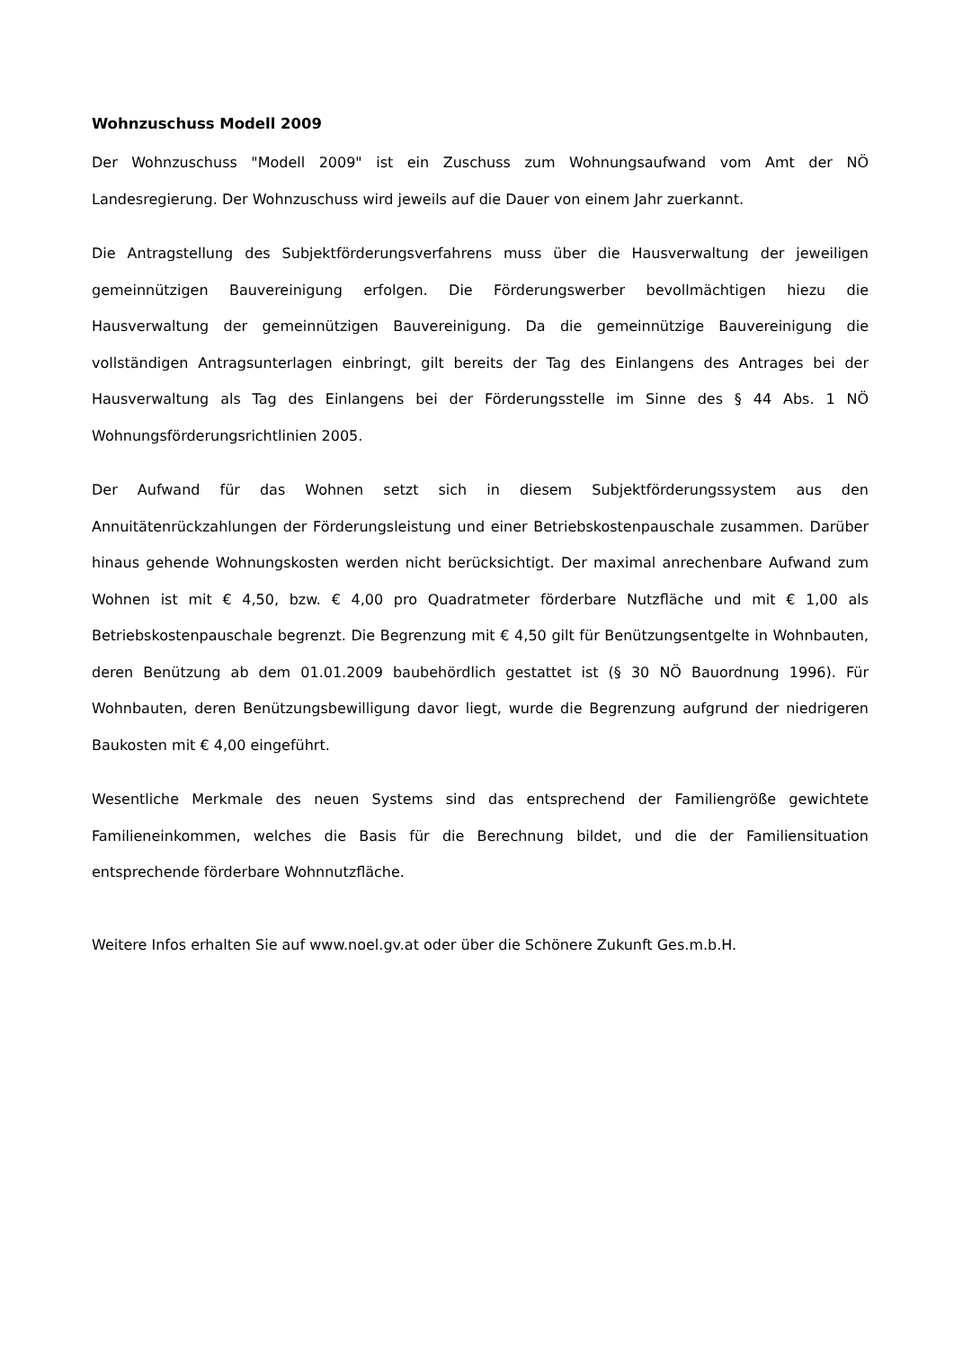Wohnzuschuss Modell 2009
Der Wohnzuschuss "Modell 2009" ist ein Zuschuss zum Wohnungsaufwand vom Amt der NÖ Landesregierung. Der Wohnzuschuss wird jeweils auf die Dauer von einem Jahr zuerkannt.
Die Antragstellung des Subjektförderungsverfahrens muss über die Hausverwaltung der jeweiligen gemeinnützigen Bauvereinigung erfolgen. Die Förderungswerber bevollmächtigen hiezu die Hausverwaltung der gemeinnützigen Bauvereinigung. Da die gemeinnützige Bauvereinigung die vollständigen Antragsunterlagen einbringt, gilt bereits der Tag des Einlangens des Antrages bei der Hausverwaltung als Tag des Einlangens bei der Förderungsstelle im Sinne des § 44 Abs. 1 NÖ Wohnungsförderungsrichtlinien 2005.
Der Aufwand für das Wohnen setzt sich in diesem Subjektförderungssystem aus den Annuitätenrückzahlungen der Förderungsleistung und einer Betriebskostenpauschale zusammen. Darüber hinaus gehende Wohnungskosten werden nicht berücksichtigt. Der maximal anrechenbare Aufwand zum Wohnen ist mit € 4,50, bzw. € 4,00 pro Quadratmeter förderbare Nutzfläche und mit € 1,00 als Betriebskostenpauschale begrenzt. Die Begrenzung mit € 4,50 gilt für Benützungsentgelte in Wohnbauten, deren Benützung ab dem 01.01.2009 baubehördlich gestattet ist (§ 30 NÖ Bauordnung 1996). Für Wohnbauten, deren Benützungsbewilligung davor liegt, wurde die Begrenzung aufgrund der niedrigeren Baukosten mit € 4,00 eingeführt.
Wesentliche Merkmale des neuen Systems sind das entsprechend der Familiengröße gewichtete Familieneinkommen, welches die Basis für die Berechnung bildet, und die der Familiensituation entsprechende förderbare Wohnnutzfläche.
Weitere Infos erhalten Sie auf www.noel.gv.at oder über die Schönere Zukunft Ges.m.b.H.